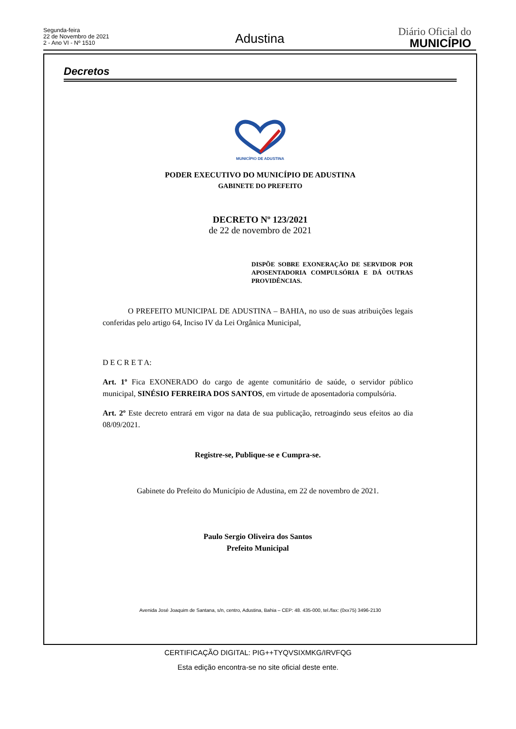Segunda-feira
22 de Novembro de 2021
2 - Ano VI - Nº 1510
Adustina
Diário Oficial do
MUNICÍPIO
Decretos
MUNICÍPIO DE ADUSTINA
PODER EXECUTIVO DO MUNICÍPIO DE ADUSTINA
GABINETE DO PREFEITO
DECRETO Nº 123/2021
de 22 de novembro de 2021
DISPÕE SOBRE EXONERAÇÃO DE SERVIDOR POR APOSENTADORIA COMPULSÓRIA E DÁ OUTRAS PROVIDÊNCIAS.
O PREFEITO MUNICIPAL DE ADUSTINA – BAHIA, no uso de suas atribuições legais conferidas pelo artigo 64, Inciso IV da Lei Orgânica Municipal,
D E C R E T A:
Art. 1º Fica EXONERADO do cargo de agente comunitário de saúde, o servidor público municipal, SINÉSIO FERREIRA DOS SANTOS, em virtude de aposentadoria compulsória.
Art. 2º Este decreto entrará em vigor na data de sua publicação, retroagindo seus efeitos ao dia 08/09/2021.
Registre-se, Publique-se e Cumpra-se.
Gabinete do Prefeito do Município de Adustina, em 22 de novembro de 2021.
Paulo Sergio Oliveira dos Santos
Prefeito Municipal
Avenida José Joaquim de Santana, s/n, centro, Adustina, Bahia – CEP: 48. 435-000, tel./fax: (0xx75) 3496-2130
CERTIFICAÇÃO DIGITAL: PIG++TYQVSIXMKG/IRVFQG
Esta edição encontra-se no site oficial deste ente.